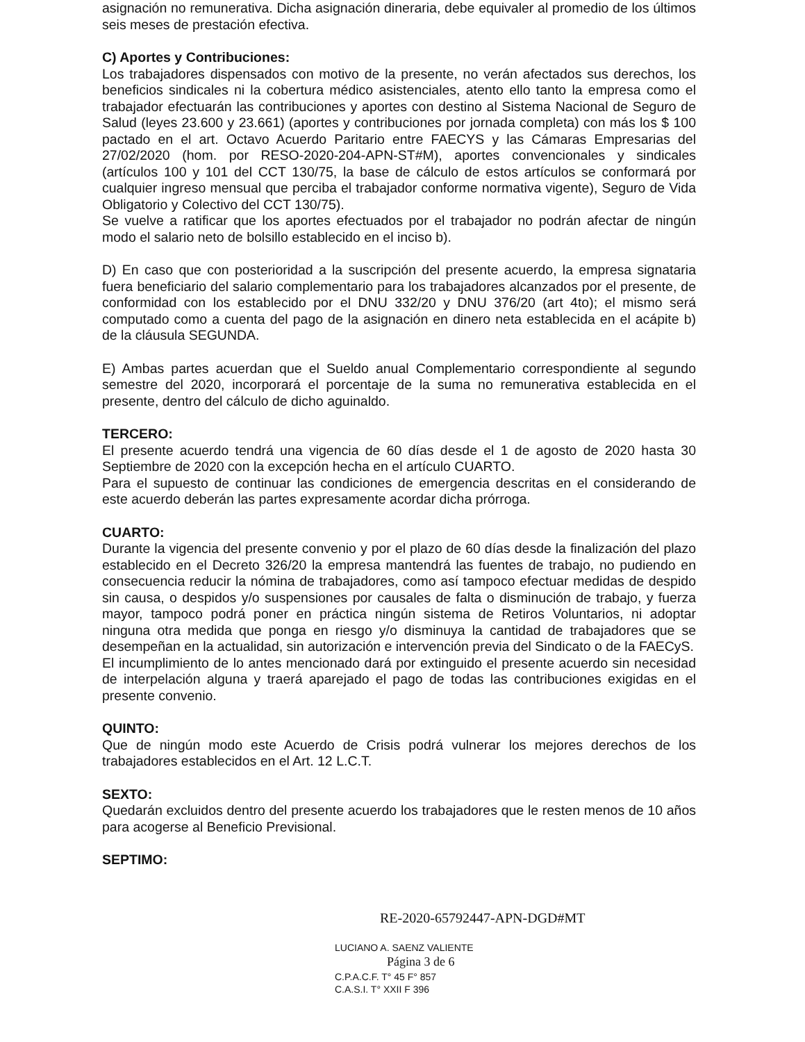asignación no remunerativa. Dicha asignación dineraria, debe equivaler al promedio de los últimos seis meses de prestación efectiva.
C) Aportes y Contribuciones:
Los trabajadores dispensados con motivo de la presente, no verán afectados sus derechos, los beneficios sindicales ni la cobertura médico asistenciales, atento ello tanto la empresa como el trabajador efectuarán las contribuciones y aportes con destino al Sistema Nacional de Seguro de Salud (leyes 23.600 y 23.661) (aportes y contribuciones por jornada completa) con más los $ 100 pactado en el art. Octavo Acuerdo Paritario entre FAECYS y las Cámaras Empresarias del 27/02/2020 (hom. por RESO-2020-204-APN-ST#M), aportes convencionales y sindicales (artículos 100 y 101 del CCT 130/75, la base de cálculo de estos artículos se conformará por cualquier ingreso mensual que perciba el trabajador conforme normativa vigente), Seguro de Vida Obligatorio y Colectivo del CCT 130/75).
Se vuelve a ratificar que los aportes efectuados por el trabajador no podrán afectar de ningún modo el salario neto de bolsillo establecido en el inciso b).
D) En caso que con posterioridad a la suscripción del presente acuerdo, la empresa signataria fuera beneficiario del salario complementario para los trabajadores alcanzados por el presente, de conformidad con los establecido por el DNU 332/20 y DNU 376/20 (art 4to); el mismo será computado como a cuenta del pago de la asignación en dinero neta establecida en el acápite b) de la cláusula SEGUNDA.
E) Ambas partes acuerdan que el Sueldo anual Complementario correspondiente al segundo semestre del 2020, incorporará el porcentaje de la suma no remunerativa establecida en el presente, dentro del cálculo de dicho aguinaldo.
TERCERO:
El presente acuerdo tendrá una vigencia de 60 días desde el 1 de agosto de 2020 hasta 30 Septiembre de 2020 con la excepción hecha en el artículo CUARTO.
Para el supuesto de continuar las condiciones de emergencia descritas en el considerando de este acuerdo deberán las partes expresamente acordar dicha prórroga.
CUARTO:
Durante la vigencia del presente convenio y por el plazo de 60 días desde la finalización del plazo establecido en el Decreto 326/20 la empresa mantendrá las fuentes de trabajo, no pudiendo en consecuencia reducir la nómina de trabajadores, como así tampoco efectuar medidas de despido sin causa, o despidos y/o suspensiones por causales de falta o disminución de trabajo, y fuerza mayor, tampoco podrá poner en práctica ningún sistema de Retiros Voluntarios, ni adoptar ninguna otra medida que ponga en riesgo y/o disminuya la cantidad de trabajadores que se desempeñan en la actualidad, sin autorización e intervención previa del Sindicato o de la FAECyS.
El incumplimiento de lo antes mencionado dará por extinguido el presente acuerdo sin necesidad de interpelación alguna y traerá aparejado el pago de todas las contribuciones exigidas en el presente convenio.
QUINTO:
Que de ningún modo este Acuerdo de Crisis podrá vulnerar los mejores derechos de los trabajadores establecidos en el Art. 12 L.C.T.
SEXTO:
Quedarán excluidos dentro del presente acuerdo los trabajadores que le resten menos de 10 años para acogerse al Beneficio Previsional.
SEPTIMO:
RE-2020-65792447-APN-DGD#MT
LUCIANO A. SAENZ VALIENTE
Página 3 de 6
C.P.A.C.F. T° 45 F° 857
C.A.S.I. T° XXII F 396